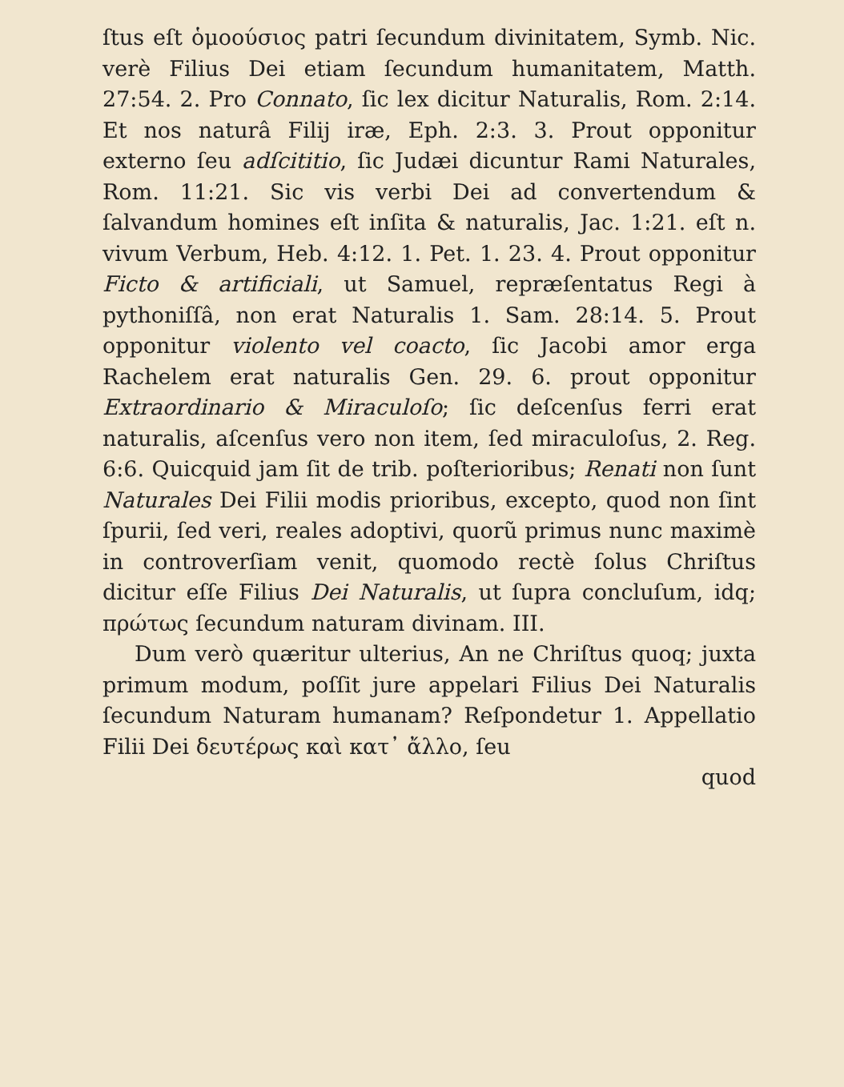ſtus eſt ὁμοούσιος patri ſecundum divinitatem, Symb. Nic. verè Filius Dei etiam ſecundum humanitatem, Matth. 27:54. 2. Pro Connato, ſic lex dicitur Naturalis, Rom. 2:14. Et nos naturâ Filij iræ, Eph. 2:3. 3. Prout opponitur externo ſeu adſcititio, ſic Judæi dicuntur Rami Naturales, Rom. 11:21. Sic vis verbi Dei ad convertendum & ſalvandum homines eſt inſita & naturalis, Jac. 1:21. eſt n. vivum Verbum, Heb. 4:12. 1. Pet. 1. 23. 4. Prout opponitur Ficto & artificiali, ut Samuel, repræſentatus Regi à pythoniſſâ, non erat Naturalis 1. Sam. 28:14. 5. Prout opponitur violento vel coacto, ſic Jacobi amor erga Rachelem erat naturalis Gen. 29. 6. prout opponitur Extraordinario & Miraculoſo; ſic deſcenſus ferri erat naturalis, aſcenſus vero non item, ſed miraculoſus, 2. Reg. 6:6. Quicquid jam ſit de trib. poſterioribus; Renati non ſunt Naturales Dei Filii modis prioribus, excepto, quod non ſint ſpurii, ſed veri, reales adoptivi, quorũ primus nunc maximè in controverſiam venit, quomodo rectè ſolus Chriſtus dicitur eſſe Filius Dei Naturalis, ut ſupra concluſum, idq; πρώτως ſecundum naturam divinam. III.
Dum verò quæritur ulterius, An ne Chriſtus quoq; juxta primum modum, poſſit jure appelari Filius Dei Naturalis ſecundum Naturam humanam? Reſpondetur 1. Appellatio Filii Dei δευτέρως καὶ κατ᾽ ἄλλο, ſeu
quod